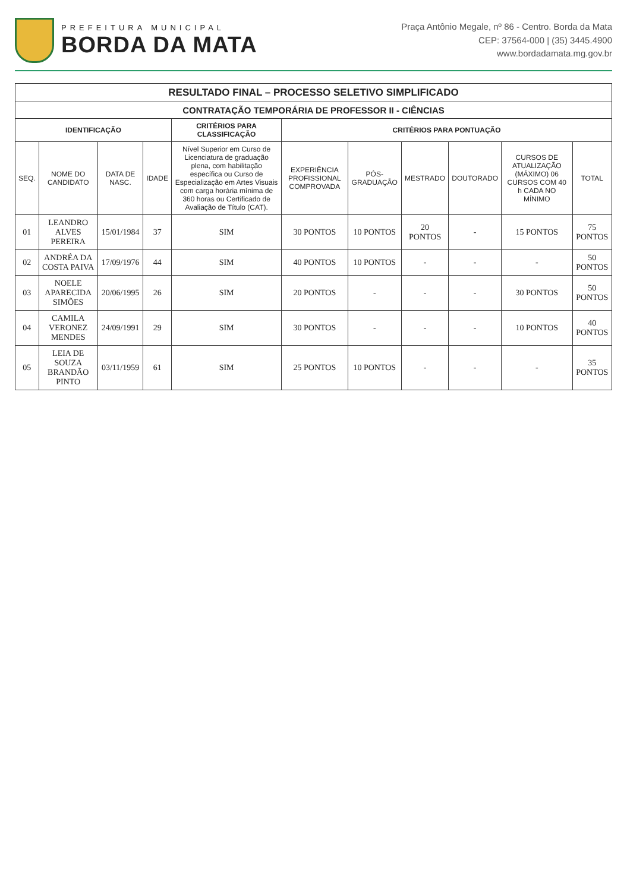PREFEITURA MUNICIPAL
BORDA DA MATA
Praça Antônio Megale, nº 86 - Centro. Borda da Mata
CEP: 37564-000 | (35) 3445.4900
www.bordadamata.mg.gov.br
| RESULTADO FINAL – PROCESSO SELETIVO SIMPLIFICADO | | | | | | | | | | |
| --- | --- | --- | --- | --- | --- | --- | --- | --- | --- | --- |
| CONTRATAÇÃO TEMPORÁRIA DE PROFESSOR II - CIÊNCIAS | | | | | | | | | | |
| IDENTIFICAÇÃO | | | | CRITÉRIOS PARA CLASSIFICAÇÃO | CRITÉRIOS PARA PONTUAÇÃO | | | | | |
| SEQ. | NOME DO CANDIDATO | DATA DE NASC. | IDADE | Nível Superior em Curso de Licenciatura de graduação plena, com habilitação específica ou Curso de Especialização em Artes Visuais com carga horária mínima de 360 horas ou Certificado de Avaliação de Título (CAT). | EXPERIÊNCIA PROFISSIONAL COMPROVADA | PÓS-GRADUAÇÃO | MESTRADO | DOUTORADO | CURSOS DE ATUALIZAÇÃO (MÁXIMO) 06 CURSOS COM 40 h CADA NO MÍNIMO | TOTAL |
| 01 | LEANDRO ALVES PEREIRA | 15/01/1984 | 37 | SIM | 30 PONTOS | 10 PONTOS | 20 PONTOS | - | 15 PONTOS | 75 PONTOS |
| 02 | ANDRÉA DA COSTA PAIVA | 17/09/1976 | 44 | SIM | 40 PONTOS | 10 PONTOS | - | - | - | 50 PONTOS |
| 03 | NOELE APARECIDA SIMÕES | 20/06/1995 | 26 | SIM | 20 PONTOS | - | - | - | 30 PONTOS | 50 PONTOS |
| 04 | CAMILA VERONEZ MENDES | 24/09/1991 | 29 | SIM | 30 PONTOS | - | - | - | 10 PONTOS | 40 PONTOS |
| 05 | LEIA DE SOUZA BRANDÃO PINTO | 03/11/1959 | 61 | SIM | 25 PONTOS | 10 PONTOS | - | - | - | 35 PONTOS |